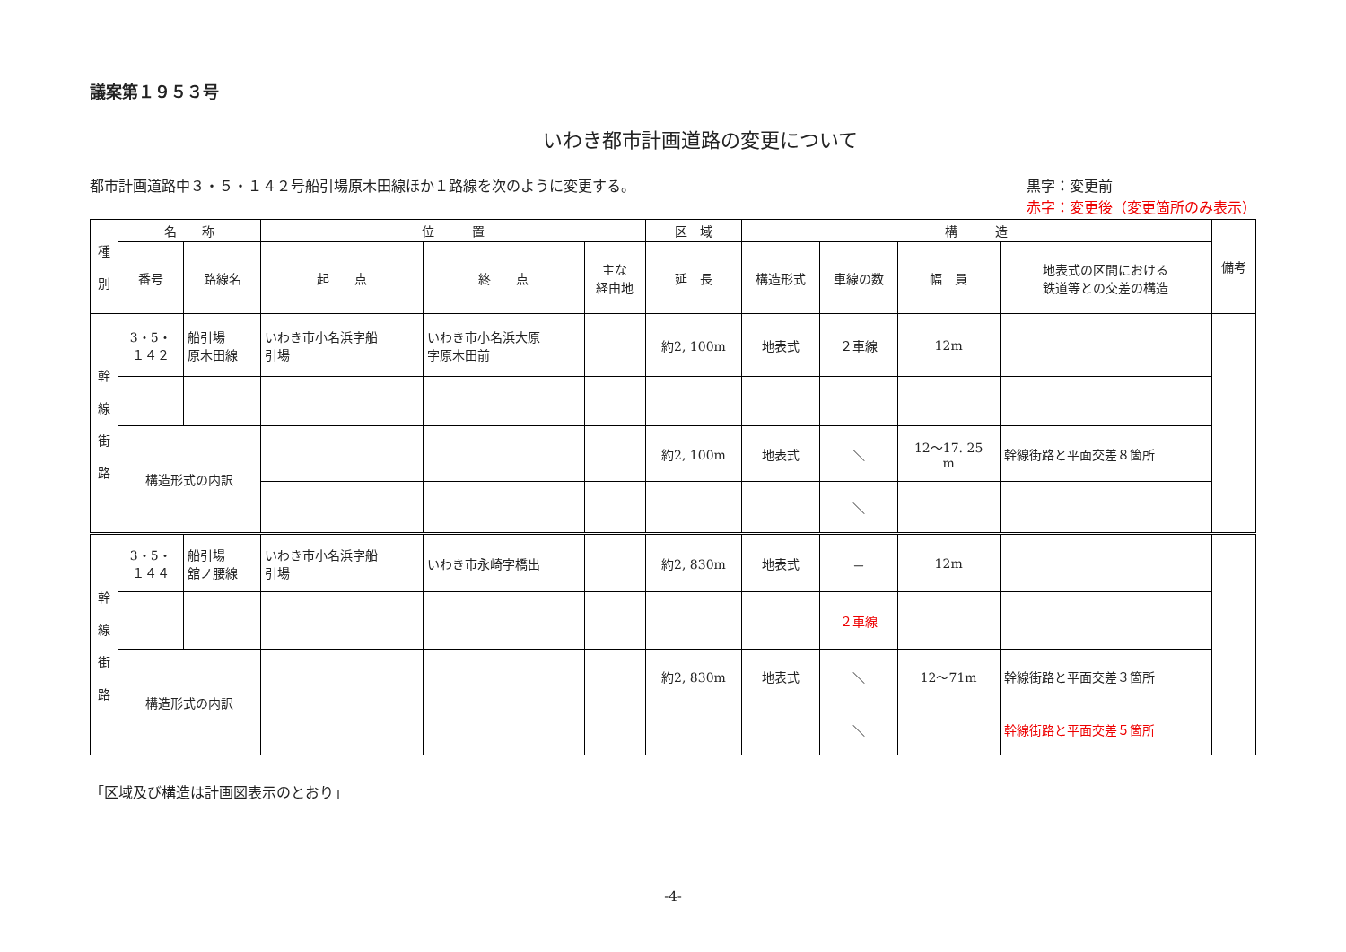議案第１９５３号
いわき都市計画道路の変更について
都市計画道路中３・５・１４２号船引場原木田線ほか１路線を次のように変更する。
黒字：変更前
赤字：変更後（変更箇所のみ表示）
| 種 別 | 名 称 | | 位 置 | | | 区 域 | 構 造 | | | | 備考 |
| --- | --- | --- | --- | --- | --- | --- | --- | --- | --- | --- | --- |
| | 番号 | 路線名 | 起 点 | 終 点 | 主な 経由地 | 延 長 | 構造形式 | 車線の数 | 幅 員 | 地表式の区間における 鉄道等との交差の構造 | |
| 幹 線 街 路 | 3・5・ １４２ | 船引場 原木田線 | いわき市小名浜字船 引場 | いわき市小名浜大原 字原木田前 | | 約2, 100m | 地表式 | ２車線 | 12m | | |
| | 構造形式の内訳 | | | | | 約2, 100m | 地表式 | ＼ | 12～17. 25 m | 幹線街路と平面交差８箇所 | |
| | | | | | | | | ＼ | | | |
| 幹 線 街 路 | 3・5・ １４４ | 船引場 舘ノ腰線 | いわき市小名浜字船 引場 | いわき市永崎字橋出 | | 約2, 830m | 地表式 | － | 12m | | |
| | | | | | | | | ２車線 | | | |
| | 構造形式の内訳 | | | | | 約2, 830m | 地表式 | ＼ | 12～71m | 幹線街路と平面交差３箇所 | |
| | | | | | | | | ＼ | | 幹線街路と平面交差５箇所 | |
「区域及び構造は計画図表示のとおり」
-4-